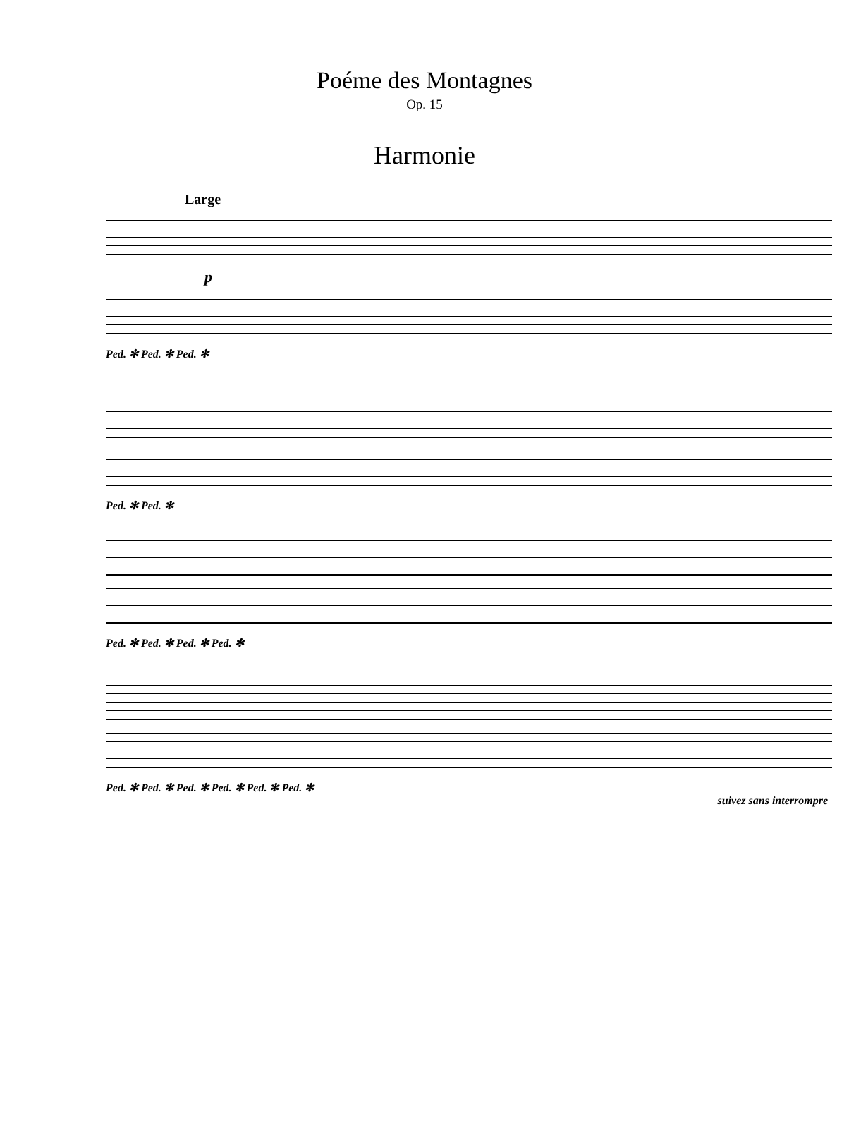Poéme des Montagnes
Op. 15
Harmonie
Large
p
Ped. ✻ Ped. ✻ Ped. ✻
Ped. ✻ Ped. ✻
Ped. ✻ Ped. ✻ Ped. ✻ Ped. ✻
Ped. ✻ Ped. ✻ Ped. ✻ Ped. ✻ Ped. ✻ Ped. ✻
suivez sans interrompre